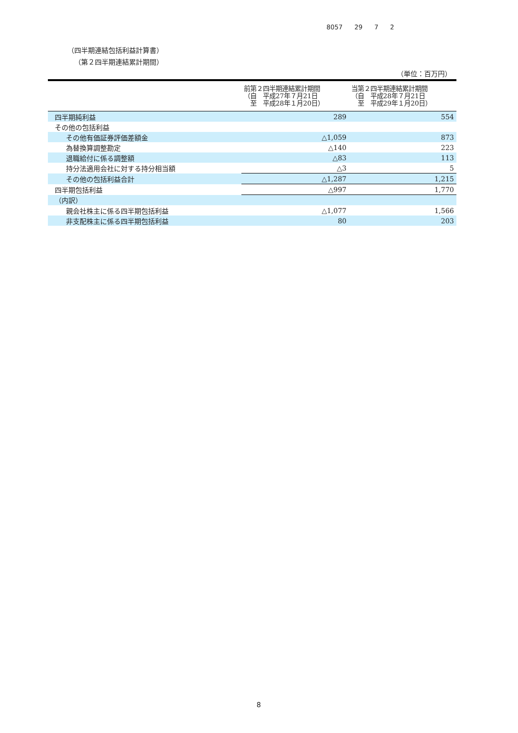8057 29 7 2
（四半期連結包括利益計算書）
（第２四半期連結累計期間）
（単位：百万円）
| | 前第２四半期連結累計期間 （自 平成27年７月21日 至 平成28年１月20日） | 当第２四半期連結累計期間 （自 平成28年７月21日 至 平成29年１月20日） |
| --- | --- | --- |
| 四半期純利益 | 289 | 554 |
| その他の包括利益 | | |
| その他有価証券評価差額金 | △1,059 | 873 |
| 為替換算調整勘定 | △140 | 223 |
| 退職給付に係る調整額 | △83 | 113 |
| 持分法適用会社に対する持分相当額 | △3 | 5 |
| その他の包括利益合計 | △1,287 | 1,215 |
| 四半期包括利益 | △997 | 1,770 |
| （内訳） | | |
| 親会社株主に係る四半期包括利益 | △1,077 | 1,566 |
| 非支配株主に係る四半期包括利益 | 80 | 203 |
8